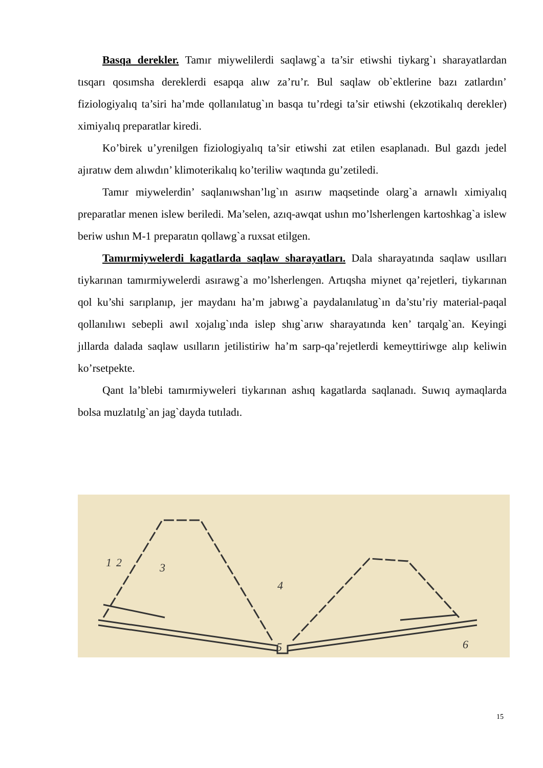Basqa derekler. Tamır miywelilerdi saqlawg`a ta’sir etiwshi tiykarg`ı sharayatlardan tısqarı qosımsha dereklerdi esapqa alıw za’ru’r. Bul saqlaw ob`ektlerine bazı zatlardın’ fiziologiyalıq ta’siri ha’mde qollanılatug`ın basqa tu’rdegi ta’sir etiwshi (ekzotikalıq derekler) ximiyalıq preparatlar kiredi.
Ko’birek u’yrenilgen fiziologiyalıq ta’sir etiwshi zat etilen esaplanadı. Bul gazdı jedel ajıratıw dem alıwdın’ klimoterikalıq ko’teriliw waqtında gu’zetiledi.
Tamır miywelerdin’ saqlanıwshan’lıg`ın asırıw maqsetinde olarg`a arnawlı ximiyalıq preparatlar menen islew beriledi. Ma’selen, azıq-awqat ushın mo’lsherlengen kartoshkag`a islew beriw ushın M-1 preparatın qollawg`a ruxsat etilgen.
Tamırmiywelerdi kagatlarda saqlaw sharayatları. Dala sharayatında saqlaw usılları tiykarınan tamırmiywelerdi asırawg`a mo’lsherlengen. Artıqsha miynet qa’rejetleri, tiykarınan qol ku’shi sarıplanıp, jer maydanı ha’m jabıwg`a paydalanılatug`ın da’stu’riy material-paqal qollanılıwı sebepli awıl xojalıg`ında islep shıg`arıw sharayatında ken’ tarqalg`an. Keyingi jıllarda dalada saqlaw usılların jetilistiriw ha’m sarp-qa’rejetlerdi kemeyttiriwge alıp keliwin ko’rsetpekte.
Qant la’blebi tamırmiyweleri tiykarınan ashıq kagatlarda saqlanadı. Suwıq aymaqlarda bolsa muzlatılg`an jag`dayda tutıladı.
1
2
3
4
5
6
15